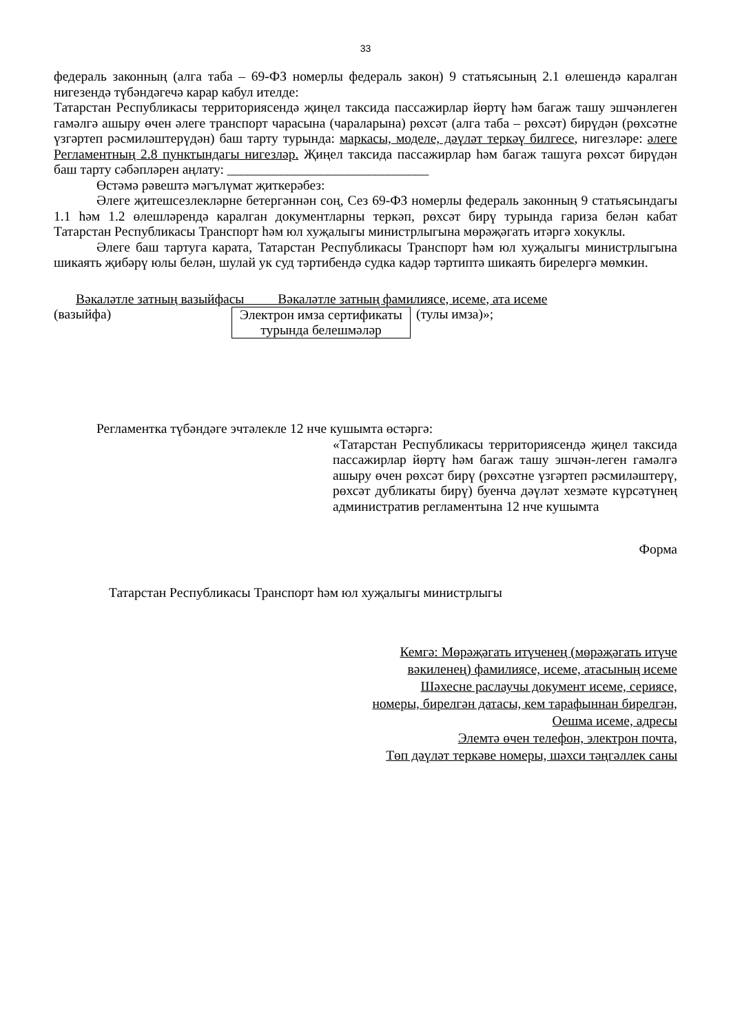33
федераль законның (алга таба – 69-ФЗ номерлы федераль закон) 9 статьясының 2.1 өлешендә каралган нигезендә түбәндәгечә карар кабул ителде:
Татарстан Республикасы территориясендә җиңел таксида пассажирлар йөртү һәм багаж ташу эшчәнлеген гамәлгә ашыру өчен әлеге транспорт чарасына (чараларына) рөхсәт (алга таба – рөхсәт) бирүдән (рөхсәтне үзгәртеп рәсмиләштерүдән) баш тарту турында: маркасы, моделе, дәүләт теркәү билгесе, нигезләре: әлеге Регламентның 2.8 пунктындагы нигезләр. Җиңел таксида пассажирлар һәм багаж ташуга рөхсәт бирүдән баш тарту сәбәпләрен аңлату: ______________________________
Өстәмә рәвештә мәгълүмат җиткерәбез:
Әлеге җитешсезлекләрне бетергәннән соң, Сез 69-ФЗ номерлы федераль законның 9 статьясындагы 1.1 һәм 1.2 өлешләрендә каралган документларны теркәп, рөхсәт бирү турында гариза белән кабат Татарстан Республикасы Транспорт һәм юл хуҗалыгы министрлыгына мөрәҗәгать итәргә хокуклы.
Әлеге баш тартуга карата, Татарстан Республикасы Транспорт һәм юл хуҗалыгы министрлыгына шикаять җибәрү юлы белән, шулай ук суд тәртибендә судка кадәр тәртиптә шикаять бирелергә мөмкин.
Вәкаләтле затның вазыйфасы Вәкаләтле затның фамилиясе, исеме, ата исеме
(вазыйфа)
Электрон имза сертификаты турында белешмәләр
(тулы имза)»;
Регламентка түбәндәге эчтәлекле 12 нче кушымта өстәргә:
«Татарстан Республикасы территориясендә җиңел таксида пассажирлар йөртү һәм багаж ташу эшчән-леген гамәлгә ашыру өчен рөхсәт бирү (рөхсәтне үзгәртеп рәсмиләштерү, рөхсәт дубликаты бирү) буенча дәүләт хезмәте күрсәтүнең административ регламентына 12 нче кушымта
Форма
Татарстан Республикасы Транспорт һәм юл хуҗалыгы министрлыгы
Кемгә: Мөрәҗәгать итүченең (мөрәҗәгать итүче
вәкиленең) фамилиясе, исеме, атасының исеме
Шәхесне раслаучы документ исеме, сериясе,
номеры, бирелгән датасы, кем тарафыннан бирелгән,
Оешма исеме, адресы
Элемтә өчен телефон, электрон почта,
Төп дәүләт теркәве номеры, шәхси тәңгәллек саны